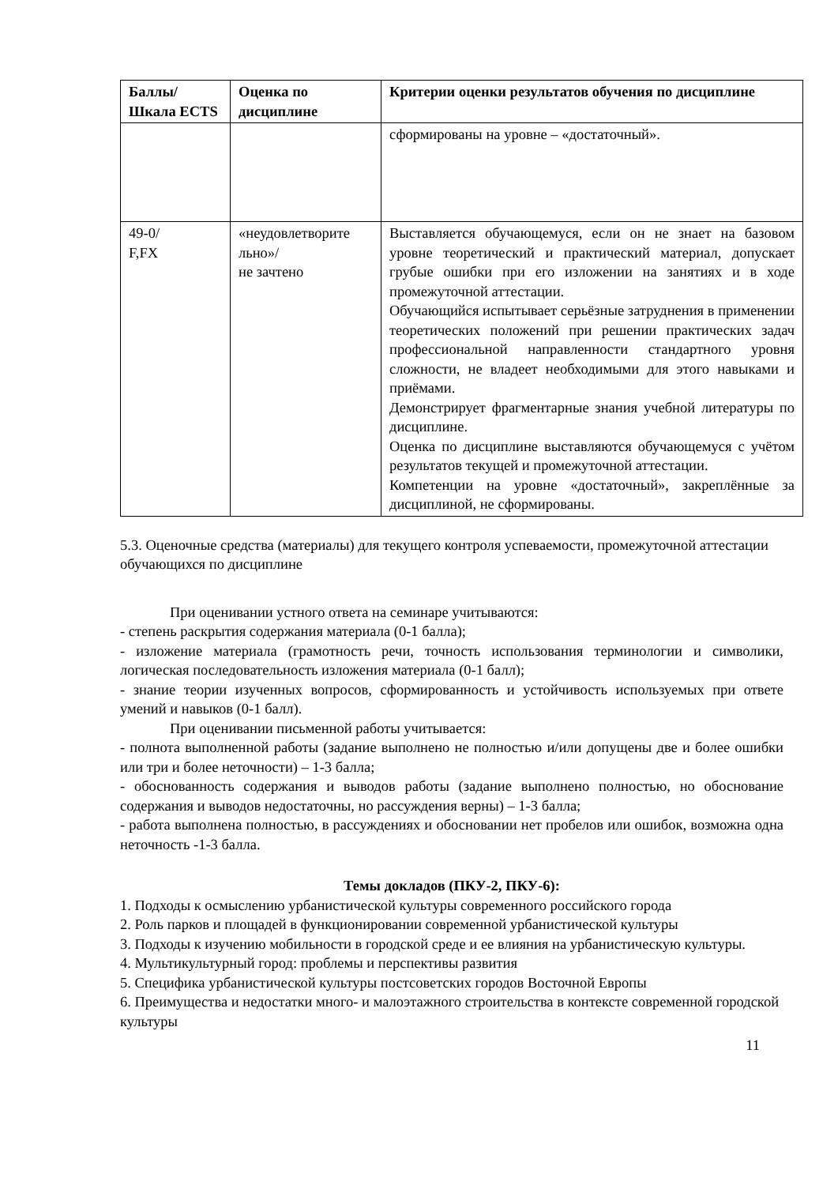| Баллы/ Шкала ECTS | Оценка по дисциплине | Критерии оценки результатов обучения по дисциплине |
| --- | --- | --- |
| | | сформированы на уровне – «достаточный». |
| 49-0/ F,FX | «неудовлетворите льно»/ не зачтено | Выставляется обучающемуся, если он не знает на базовом уровне теоретический и практический материал, допускает грубые ошибки при его изложении на занятиях и в ходе промежуточной аттестации. Обучающийся испытывает серьёзные затруднения в применении теоретических положений при решении практических задач профессиональной направленности стандартного уровня сложности, не владеет необходимыми для этого навыками и приёмами. Демонстрирует фрагментарные знания учебной литературы по дисциплине. Оценка по дисциплине выставляются обучающемуся с учётом результатов текущей и промежуточной аттестации. Компетенции на уровне «достаточный», закреплённые за дисциплиной, не сформированы. |
5.3. Оценочные средства (материалы) для текущего контроля успеваемости, промежуточной аттестации обучающихся по дисциплине
При оценивании устного ответа на семинаре учитываются:
- степень раскрытия содержания материала (0-1 балла);
- изложение материала (грамотность речи, точность использования терминологии и символики, логическая последовательность изложения материала (0-1 балл);
- знание теории изученных вопросов, сформированность и устойчивость используемых при ответе умений и навыков (0-1 балл).
При оценивании письменной работы учитывается:
- полнота выполненной работы (задание выполнено не полностью и/или допущены две и более ошибки или три и более неточности) – 1-3 балла;
- обоснованность содержания и выводов работы (задание выполнено полностью, но обоснование содержания и выводов недостаточны, но рассуждения верны) – 1-3 балла;
- работа выполнена полностью, в рассуждениях и обосновании нет пробелов или ошибок, возможна одна неточность -1-3 балла.
Темы докладов (ПКУ-2, ПКУ-6):
1. Подходы к осмыслению урбанистической культуры современного российского города
2. Роль парков и площадей в функционировании современной урбанистической культуры
3. Подходы к изучению мобильности в городской среде и ее влияния на урбанистическую культуры.
4. Мультикультурный город: проблемы и перспективы развития
5. Специфика урбанистической культуры постсоветских городов Восточной Европы
6. Преимущества и недостатки много- и малоэтажного строительства в контексте современной городской культуры
11